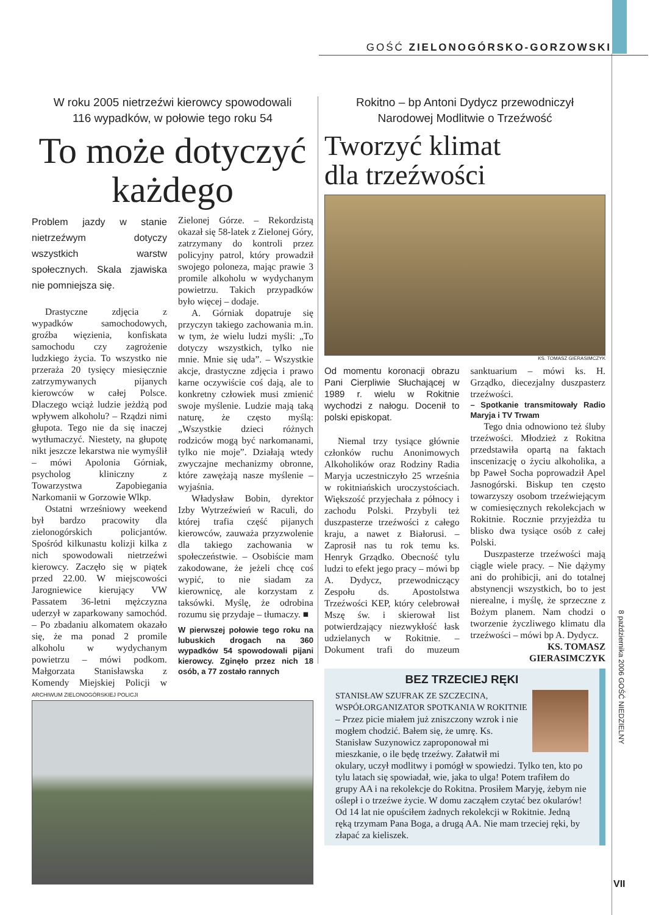GOŚĆ ZIELONOGÓRSKO-GORZOWSKI
W roku 2005 nietrzeźwi kierowcy spowodowali
116 wypadków, w połowie tego roku 54
To może dotyczyć każdego
Problem jazdy w stanie nietrzeźwym dotyczy wszystkich warstw społecznych. Skala zjawiska nie pomniejsza się.
Drastyczne zdjęcia z wypadków samochodowych, groźba więzienia, konfiskata samochodu czy zagrożenie ludzkiego życia. To wszystko nie przeraża 20 tysięcy miesięcznie zatrzymywanych pijanych kierowców w całej Polsce. Dlaczego wciąż ludzie jeżdżą pod wpływem alkoholu? – Rządzi nimi głupota. Tego nie da się inaczej wytłumaczyć. Niestety, na głupotę nikt jeszcze lekarstwa nie wymyślił – mówi Apolonia Górniak, psycholog kliniczny z Towarzystwa Zapobiegania Narkomanii w Gorzowie Wlkp.
Ostatni wrześniowy weekend był bardzo pracowity dla zielonogórskich policjantów. Spośród kilkunastu kolizji kilka z nich spowodowali nietrzeźwi kierowcy. Zaczęło się w piątek przed 22.00. W miejscowości Jarogniewice kierujący VW Passatem 36-letni mężczyzna uderzył w zaparkowany samochód. – Po zbadaniu alkomatem okazało się, że ma ponad 2 promile alkoholu w wydychanym powietrzu – mówi podkom. Małgorzata Stanisławska z Komendy Miejskiej Policji w Zielonej Górze. – Rekordzistą okazał się 58-latek z Zielonej Góry, zatrzymany do kontroli przez policyjny patrol, który prowadził swojego poloneza, mając prawie 3 promile alkoholu w wydychanym powietrzu. Takich przypadków było więcej – dodaje.
A. Górniak dopatruje się przyczyn takiego zachowania m.in. w tym, że wielu ludzi myśli: „To dotyczy wszystkich, tylko nie mnie. Mnie się uda”. – Wszystkie akcje, drastyczne zdjęcia i prawo karne oczywiście coś dają, ale to konkretny człowiek musi zmienić swoje myślenie. Ludzie mają taką naturę, że często myślą: „Wszystkie dzieci różnych rodziców mogą być narkomanami, tylko nie moje”. Działają wtedy zwyczajne mechanizmy obronne, które zawężają nasze myślenie – wyjaśnia.
Władysław Bobin, dyrektor Izby Wytrzeźwień w Raculi, do której trafia część pijanych kierowców, zauważa przyzwolenie dla takiego zachowania w społeczeństwie. – Osobiście mam zakodowane, że jeżeli chcę coś wypić, to nie siadam za kierownicę, ale korzystam z taksówki. Myślę, że odrobina rozumu się przydaje – tłumaczy. ■
W pierwszej połowie tego roku na lubuskich drogach na 360 wypadków 54 spowodowali pijani kierowcy. Zginęło przez nich 18 osób, a 77 zostało rannych
ARCHIWUM ZIELONOGÓRSKIEJ POLICJI
Rokitno – bp Antoni Dydycz przewodniczył
Narodowej Modlitwie o Trzeźwość
Tworzyć klimat
dla trzeźwości
KS. TOMASZ GIERASIMCZYK
Od momentu koronacji obrazu Pani Cierpliwie Słuchającej w 1989 r. wielu w Rokitnie wychodzi z nałogu. Docenił to polski episkopat.
Niemal trzy tysiące głównie członków ruchu Anonimowych Alkoholików oraz Rodziny Radia Maryja uczestniczyło 25 września w rokitniańskich uroczystościach. Większość przyjechała z północy i zachodu Polski. Przybyli też duszpasterze trzeźwości z całego kraju, a nawet z Białorusi. – Zaprosił nas tu rok temu ks. Henryk Grządko. Obecność tylu ludzi to efekt jego pracy – mówi bp A. Dydycz, przewodniczący Zespołu ds. Apostolstwa Trzeźwości KEP, który celebrował Mszę św. i skierował list potwierdzający niezwykłość łask udzielanych w Rokitnie. – Dokument trafi do muzeum sanktuarium – mówi ks. H. Grządko, diecezjalny duszpasterz trzeźwości.
– Spotkanie transmitowały Radio Maryja i TV Trwam
Tego dnia odnowiono też śluby trzeźwości. Młodzież z Rokitna przedstawiła opartą na faktach inscenizację o życiu alkoholika, a bp Paweł Socha poprowadził Apel Jasnogórski. Biskup ten często towarzyszy osobom trzeźwiejącym w comiesięcznych rekolekcjach w Rokitnie. Rocznie przyjeżdża tu blisko dwa tysiące osób z całej Polski.
Duszpasterze trzeźwości mają ciągle wiele pracy. – Nie dążymy ani do prohibicji, ani do totalnej abstynencji wszystkich, bo to jest nierealne, i myślę, że sprzeczne z Bożym planem. Nam chodzi o tworzenie życzliwego klimatu dla trzeźwości – mówi bp A. Dydycz.
KS. TOMASZ GIERASIMCZYK
BEZ TRZECIEJ RĘKI
STANISŁAW SZUFRAK ZE SZCZECINA,
WSPÓŁORGANIZATOR SPOTKANIA W ROKITNIE
– Przez picie miałem już zniszczony wzrok i nie mogłem chodzić. Bałem się, że umrę. Ks. Stanisław Suzynowicz zaproponował mi mieszkanie, o ile będę trzeźwy. Załatwił mi okulary, uczył modlitwy i pomógł w spowiedzi. Tylko ten, kto po tylu latach się spowiadał, wie, jaka to ulga! Potem trafiłem do grupy AA i na rekolekcje do Rokitna. Prosiłem Maryję, żebym nie oślepł i o trzeźwe życie. W domu zacząłem czytać bez okularów! Od 14 lat nie opuściłem żadnych rekolekcji w Rokitnie. Jedną ręką trzymam Pana Boga, a drugą AA. Nie mam trzeciej ręki, by złapać za kieliszek.
8 października 2006 GOŚĆ NIEDZIELNY
VII